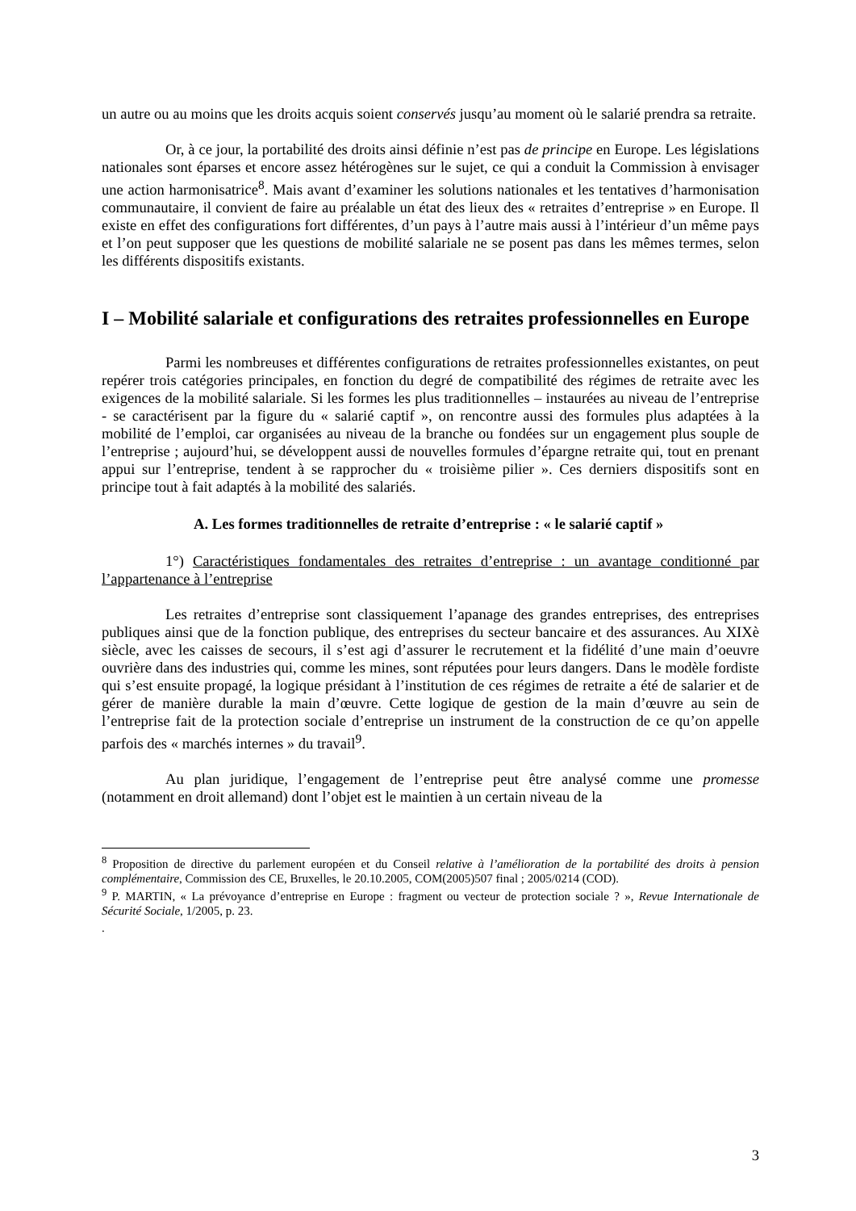un autre ou au moins que les droits acquis soient conservés jusqu’au moment où le salarié prendra sa retraite.
Or, à ce jour, la portabilité des droits ainsi définie n’est pas de principe en Europe. Les législations nationales sont éparses et encore assez hétérogènes sur le sujet, ce qui a conduit la Commission à envisager une action harmonisatrice<sup>8</sup>. Mais avant d’examiner les solutions nationales et les tentatives d’harmonisation communautaire, il convient de faire au préalable un état des lieux des « retraites d’entreprise » en Europe. Il existe en effet des configurations fort différentes, d’un pays à l’autre mais aussi à l’intérieur d’un même pays et l’on peut supposer que les questions de mobilité salariale ne se posent pas dans les mêmes termes, selon les différents dispositifs existants.
I – Mobilité salariale et configurations des retraites professionnelles en Europe
Parmi les nombreuses et différentes configurations de retraites professionnelles existantes, on peut repérer trois catégories principales, en fonction du degré de compatibilité des régimes de retraite avec les exigences de la mobilité salariale. Si les formes les plus traditionnelles – instaurées au niveau de l’entreprise - se caractérisent par la figure du « salarié captif », on rencontre aussi des formules plus adaptées à la mobilité de l’emploi, car organisées au niveau de la branche ou fondées sur un engagement plus souple de l’entreprise ; aujourd’hui, se développent aussi de nouvelles formules d’épargne retraite qui, tout en prenant appui sur l’entreprise, tendent à se rapprocher du « troisième pilier ». Ces derniers dispositifs sont en principe tout à fait adaptés à la mobilité des salariés.
A. Les formes traditionnelles de retraite d’entreprise : « le salarié captif »
1°) Caractéristiques fondamentales des retraites d’entreprise : un avantage conditionné par l’appartenance à l’entreprise
Les retraites d’entreprise sont classiquement l’apanage des grandes entreprises, des entreprises publiques ainsi que de la fonction publique, des entreprises du secteur bancaire et des assurances. Au XIXè siècle, avec les caisses de secours, il s’est agi d’assurer le recrutement et la fidélité d’une main d’oeuvre ouvrière dans des industries qui, comme les mines, sont réputées pour leurs dangers. Dans le modèle fordiste qui s’est ensuite propagé, la logique présidant à l’institution de ces régimes de retraite a été de salarier et de gérer de manière durable la main d’œuvre. Cette logique de gestion de la main d’œuvre au sein de l’entreprise fait de la protection sociale d’entreprise un instrument de la construction de ce qu’on appelle parfois des « marchés internes » du travail<sup>9</sup>.
Au plan juridique, l’engagement de l’entreprise peut être analysé comme une promesse (notamment en droit allemand) dont l’objet est le maintien à un certain niveau de la
<sup>8</sup> Proposition de directive du parlement européen et du Conseil relative à l’amélioration de la portabilité des droits à pension complémentaire, Commission des CE, Bruxelles, le 20.10.2005, COM(2005)507 final ; 2005/0214 (COD).
<sup>9</sup> P. MARTIN, « La prévoyance d’entreprise en Europe : fragment ou vecteur de protection sociale ? », Revue Internationale de Sécurité Sociale, 1/2005, p. 23.
.
3